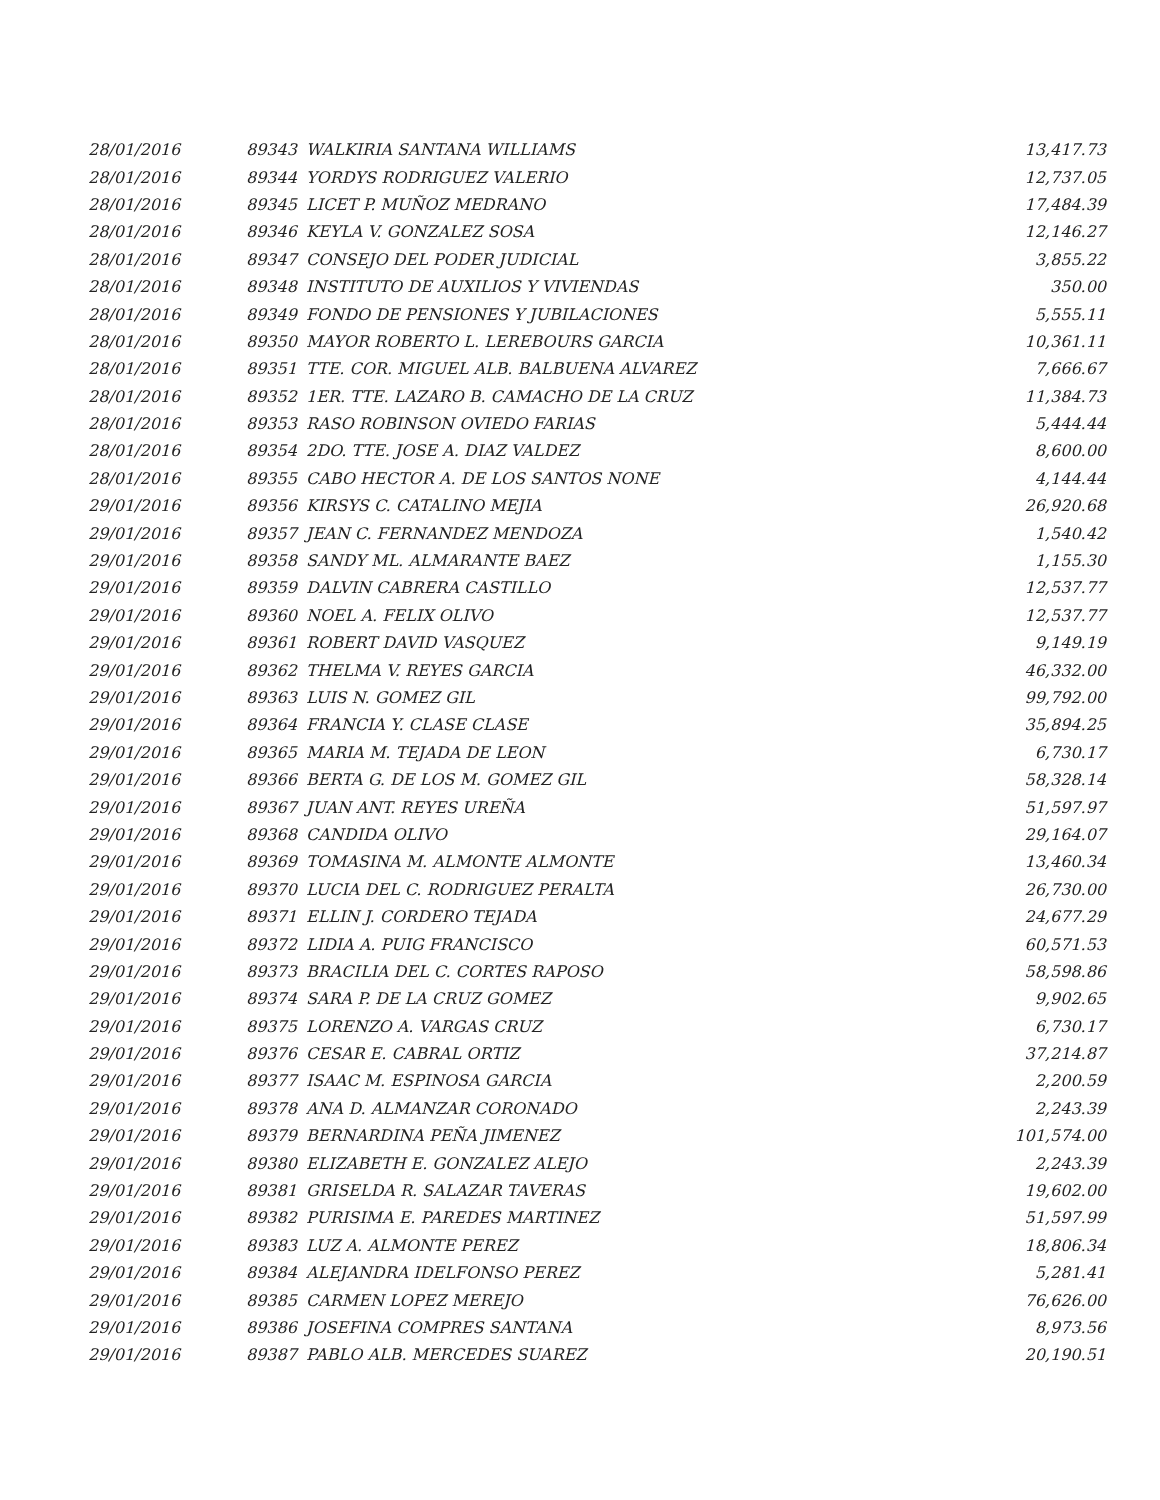| 28/01/2016 | 89343 | WALKIRIA SANTANA WILLIAMS | 13,417.73 |
| 28/01/2016 | 89344 | YORDYS RODRIGUEZ VALERIO | 12,737.05 |
| 28/01/2016 | 89345 | LICET P. MUÑOZ MEDRANO | 17,484.39 |
| 28/01/2016 | 89346 | KEYLA V. GONZALEZ SOSA | 12,146.27 |
| 28/01/2016 | 89347 | CONSEJO DEL PODER JUDICIAL | 3,855.22 |
| 28/01/2016 | 89348 | INSTITUTO DE AUXILIOS Y VIVIENDAS | 350.00 |
| 28/01/2016 | 89349 | FONDO DE PENSIONES Y JUBILACIONES | 5,555.11 |
| 28/01/2016 | 89350 | MAYOR ROBERTO L. LEREBOURS GARCIA | 10,361.11 |
| 28/01/2016 | 89351 | TTE. COR. MIGUEL ALB. BALBUENA ALVAREZ | 7,666.67 |
| 28/01/2016 | 89352 | 1ER. TTE. LAZARO B. CAMACHO DE LA CRUZ | 11,384.73 |
| 28/01/2016 | 89353 | RASO ROBINSON OVIEDO FARIAS | 5,444.44 |
| 28/01/2016 | 89354 | 2DO. TTE. JOSE A. DIAZ VALDEZ | 8,600.00 |
| 28/01/2016 | 89355 | CABO HECTOR A. DE LOS SANTOS NONE | 4,144.44 |
| 29/01/2016 | 89356 | KIRSYS C. CATALINO MEJIA | 26,920.68 |
| 29/01/2016 | 89357 | JEAN C. FERNANDEZ MENDOZA | 1,540.42 |
| 29/01/2016 | 89358 | SANDY ML. ALMARANTE BAEZ | 1,155.30 |
| 29/01/2016 | 89359 | DALVIN CABRERA CASTILLO | 12,537.77 |
| 29/01/2016 | 89360 | NOEL A. FELIX OLIVO | 12,537.77 |
| 29/01/2016 | 89361 | ROBERT DAVID VASQUEZ | 9,149.19 |
| 29/01/2016 | 89362 | THELMA V. REYES GARCIA | 46,332.00 |
| 29/01/2016 | 89363 | LUIS N. GOMEZ GIL | 99,792.00 |
| 29/01/2016 | 89364 | FRANCIA Y. CLASE CLASE | 35,894.25 |
| 29/01/2016 | 89365 | MARIA M. TEJADA DE LEON | 6,730.17 |
| 29/01/2016 | 89366 | BERTA G. DE LOS M. GOMEZ GIL | 58,328.14 |
| 29/01/2016 | 89367 | JUAN ANT. REYES UREÑA | 51,597.97 |
| 29/01/2016 | 89368 | CANDIDA OLIVO | 29,164.07 |
| 29/01/2016 | 89369 | TOMASINA M. ALMONTE ALMONTE | 13,460.34 |
| 29/01/2016 | 89370 | LUCIA DEL C. RODRIGUEZ PERALTA | 26,730.00 |
| 29/01/2016 | 89371 | ELLIN J. CORDERO TEJADA | 24,677.29 |
| 29/01/2016 | 89372 | LIDIA A. PUIG FRANCISCO | 60,571.53 |
| 29/01/2016 | 89373 | BRACILIA DEL C. CORTES RAPOSO | 58,598.86 |
| 29/01/2016 | 89374 | SARA P. DE LA CRUZ GOMEZ | 9,902.65 |
| 29/01/2016 | 89375 | LORENZO A. VARGAS CRUZ | 6,730.17 |
| 29/01/2016 | 89376 | CESAR E. CABRAL ORTIZ | 37,214.87 |
| 29/01/2016 | 89377 | ISAAC M. ESPINOSA GARCIA | 2,200.59 |
| 29/01/2016 | 89378 | ANA D. ALMANZAR CORONADO | 2,243.39 |
| 29/01/2016 | 89379 | BERNARDINA PEÑA JIMENEZ | 101,574.00 |
| 29/01/2016 | 89380 | ELIZABETH E. GONZALEZ ALEJO | 2,243.39 |
| 29/01/2016 | 89381 | GRISELDA R. SALAZAR TAVERAS | 19,602.00 |
| 29/01/2016 | 89382 | PURISIMA E. PAREDES MARTINEZ | 51,597.99 |
| 29/01/2016 | 89383 | LUZ A. ALMONTE PEREZ | 18,806.34 |
| 29/01/2016 | 89384 | ALEJANDRA IDELFONSO PEREZ | 5,281.41 |
| 29/01/2016 | 89385 | CARMEN LOPEZ MEREJO | 76,626.00 |
| 29/01/2016 | 89386 | JOSEFINA COMPRES SANTANA | 8,973.56 |
| 29/01/2016 | 89387 | PABLO ALB. MERCEDES SUAREZ | 20,190.51 |